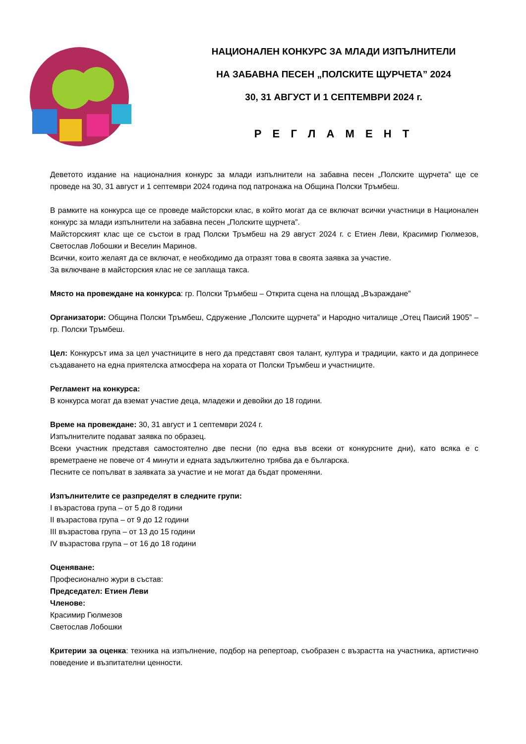НАЦИОНАЛЕН КОНКУРС ЗА МЛАДИ ИЗПЪЛНИТЕЛИ
НА ЗАБАВНА ПЕСЕН „ПОЛСКИТЕ ЩУРЧЕТА” 2024
30, 31 АВГУСТ И 1 СЕПТЕМВРИ 2024 г.
Р Е Г Л А М Е Н Т
Деветото издание на националния конкурс за млади изпълнители на забавна песен „Полските щурчета” ще се проведе на 30, 31 август и 1 септември 2024 година под патронажа на Община Полски Тръмбеш.
В рамките на конкурса ще се проведе майсторски клас, в който могат да се включат всички участници в Национален конкурс за млади изпълнители на забавна песен „Полските щурчета”.
Майсторският клас ще се състои в град Полски Тръмбеш на 29 август 2024 г. с Етиен Леви, Красимир Гюлмезов, Светослав Лобошки и Веселин Маринов.
Всички, които желаят да се включат, е необходимо да отразят това в своята заявка за участие.
За включване в майсторския клас не се заплаща такса.
Място на провеждане на конкурса: гр. Полски Тръмбеш – Открита сцена на площад „Възраждане”
Организатори: Община Полски Тръмбеш, Сдружение „Полските щурчета” и Народно читалище „Отец Паисий 1905” – гр. Полски Тръмбеш.
Цел: Конкурсът има за цел участниците в него да представят своя талант, култура и традиции, както и да допринесе създаването на една приятелска атмосфера на хората от Полски Тръмбеш и участниците.
Регламент на конкурса:
В конкурса могат да вземат участие деца, младежи и девойки до 18 години.
Време на провеждане: 30, 31 август и 1 септември 2024 г.
Изпълнителите подават заявка по образец.
Всеки участник представя самостоятелно две песни (по една във всеки от конкурсните дни), като всяка е с времетраене не повече от 4 минути и едната задължително трябва да е българска.
Песните се попълват в заявката за участие и не могат да бъдат променяни.
Изпълнителите се разпределят в следните групи:
I възрастова група – от 5 до 8 години
II възрастова група – от 9 до 12 години
III възрастова група – от 13 до 15 години
IV възрастова група – от 16 до 18 години
Оценяване:
Професионално жури в състав:
Председател: Етиен Леви
Членове:
Красимир Гюлмезов
Светослав Лобошки
Критерии за оценка: техника на изпълнение, подбор на репертоар, съобразен с възрастта на участника, артистично поведение и възпитателни ценности.